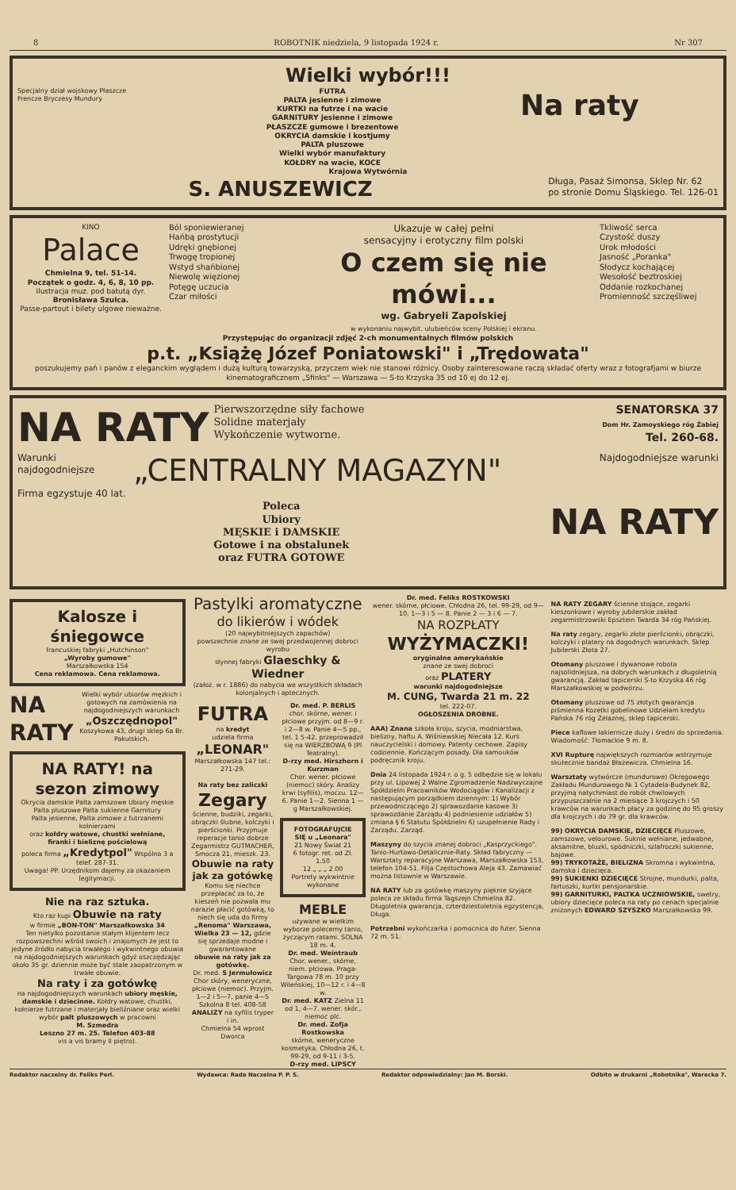8 ROBOTNIK niedziela, 9 listopada 1924 r. Nr 307
Wielki wybór!!!
Specjalny dział wojskowy Płaszcze Frencze Bryczesy Mundury
FUTRA
PALTA jesienne i zimowe
KURTKI na futrze i na wacie
GARNITURY jesienne i zimowe
PŁASZCZE gumowe i brezentowe
OKRYCIA damskie i kostjumy
PALTA pluszowe
Wielki wybór manufaktury
KOŁDRY na wacie, KOCE
Na raty
Krajowa Wytwórnia
S. ANUSZEWICZ
Długa, Pasaż Simonsa, Sklep Nr. 62
po stronie Domu Śląskiego. Tel. 126-01
KINO
Palace
Chmielna 9, tel. 51-14.
Początek o godz. 4, 6, 8, 10 pp.
Ilustracja muz. pod batutą dyr.
Bronisława Szulca.
Passe-partout i bilety ulgowe nieważne.
Ból sponiewieranej
Hańbą prostytucji
Udręki gnębionej
Trwogę tropionej
Wstyd shańbionej
Niewolę więzionej
Potęgę uczucia
Czar miłości
Ukazuje w całej pełni
sensacyjny i erotyczny film polski
O czem się nie mówi...
wg. Gabryeli Zapolskiej
w wykonaniu najwybit. ulubieńców sceny Polskiej i ekranu.
Tkliwość serca
Czystość duszy
Urok młodości
Jasność „Poranka"
Słodycz kochającej
Wesołość beztroskiej
Oddanie rozkochanej
Promienność szczęśliwej
Przystępując do organizacji zdjęć 2-ch monumentalnych filmów polskich
p.t. „Książę Józef Poniatowski" i „Trędowata"
poszukujemy pań i panów z eleganckim wyglądem i dużą kulturą towarzyską, przyczem wiek nie stanowi różnicy. Osoby zainteresowane raczą składać oferty wraz z fotografjami w biurze kinematograficznem „Sfinks" — Warszawa — S-to Krzyska 35 od 10 ej do 12 ej.
NA RATY
Pierwszorzędne siły fachowe
Solidne materjały
Wykończenie wytworne.
SENATORSKA 37
Dom Hr. Zamoyskiego róg Żabiej
Tel. 260-68.
Warunki najdogodniejsze
Firma egzystuje 40 lat.
„CENTRALNY MAGAZYN"
Najdogodniejsze warunki
Poleca
Ubiory
MĘSKIE i DAMSKIE
Gotowe i na obstalunek
oraz FUTRA GOTOWE
NA RATY
Kalosze i śniegowce
francuskiej fabryki „Hutchinson"
„Wyroby gumowe"
Marszałkowska 154
Cena reklamowa. Cena reklamowa.
NA RATY
Wielki wybór ubiorów męzkich i gotowych na zamówienia na najdogodniejszych warunkach
„Oszczędnopol"
Koszykowa 43, drugi sklep 6a Br. Pakulskich.
NA RATY! na sezon zimowy
Okrycia damskie Palta zamszowe Ubiory męskie Palta pluszowe Palta sukienne Garnitury
Palta jesienne, Palta zimowe z futrzanemi kołnierzami
oraz kołdry watowe, chustki wełniane, firanki i bieliznę pościelową
poleca firma „Kredytpol" Wspólna 3 a telef. 287-31.
Uwaga! PP. Urzędnikom dajemy za okazaniem legitymacji.
Nie na raz sztuka.
Kto raz kupi Obuwie na raty
w firmie „BON-TON" Marszałkowska 34
Ten nietylko pozostanie stałym klijentem lecz rozpowszechni wśród swoich i znajomych że jest to jedyne źródło nabycia trwałego i wykwintnego obuwia na najdogodniejszych warunkach gdyż oszczędzając około 35 gr. dziennie może być stale zaopatrzonym w trwałe obuwie.
Na raty i za gotówkę
na najdogodniejszych warunkach ubiory męskie, damskie i dziecinne. Kołdry watowe, chustki, kołnierze futrzane i materjały bieliźniane oraz wielki wybór palt pluszowych w pracowni
M. Szmedra
Leszno 27 m. 25. Telefon 403-88
vis a vis bramy II piętro).
Pastylki aromatyczne
do likierów i wódek
(20 najwybitniejszych zapachów)
powszechnie znane ze swej przedwojennej dobroci wyrobu
słynnej fabryki Glaeschky & Wiedner
(założ. w r. 1886) do nabycia we wszystkich składach kolonjalnych i aptecznych.
FUTRA
na kredyt
udziela firma
„LEONAR"
Marszałkowska 147 tel.: 271-29.
Na raty bez zaliczki
Zegary
ścienne, budziki, zegarki, obrączki ślubne, kolczyki i pierścionki. Przyjmuje reperacje tanio dobrze Zegarmistrz GUTMACHER, Smocza 21, mieszk. 23.
Obuwie na raty jak za gotówkę
Komu się niechce przepłacać za to, że kieszeń nie pozwala mu narazie płacić gotówką, to niech się uda do firmy „Renoma" Warszawa, Wielka 23 — 12, gdzie się sprzedaje modne i gwarantowane
obuwie na raty jak za gotówkę.
Dr. med. S Jermułowicz
Chor skóry, weneryczne, płciowe (niemoc). Przyjm. 1—2 i 5—7, panie 4—5 Szkolna 8 tel. 408-58
ANALIZY na syfilis tryper i in.
Chmielna 54 wprost Dworca
Dr. med. P. BERLIS
chor. skórne, wener. i płciowe przyjm. od 8—9 r. i 2—8 w. Panie 4—5 pp., tel. 1 5-42. przeprowadził się na WIERZBOWĄ 9 (Pl Teatralny).
D-rzy med. Hirszhorn i Kurzman
Chor. wener. płciowe (niemoc) skóry. Analizy krwi (syfilis), moczu. 12—6. Panie 1—2. Sienna 1 —g Marszałkowskiej.
FOTOGRAFUJCIE SIĘ u „Leonara"
21 Nowy Świat 21
6 fotogr. ret. od Zł. 1.50
12 „ „ „ 2.00
Portrety wykwintnie wykonane
MEBLE
używane w wielkim wyborze polecemy tanio, życzącym ratami. SOLNA 18 m. 4.
Dr. med. Weintraub
Chor. wener., skórne, niem. płciowa. Praga-Targowa 78 m. 10 przy Wileńskiej, 10—12 r. i 4—8 w.
Dr. med. KATZ Zielna 11 od 1, 4—7. wener. skór., niemoc plc.
Dr. med. Zofja Rostkowska
skórne, weneryczne kosmetyka. Chłodna 26, t. 99-29, od 9-11 i 3-5.
D-rzy med. LIPSCY
Dr. med. Feliks ROSTKOWSKI
wener. skórne, płciowe. Chłodna 26, tel. 99-29, od 9—10, 1—3 i 5 — 8. Panie 2 — 3 i 6 — 7.
NA ROZPŁATY
WYŻYMACZKI!
oryginalne amerykańskie
znane ze swej dobroci
oraz PLATERY
warunki najdogodniejsze
M. CUNG, Twarda 21 m. 22
tel. 222-07.
OGŁOSZENIA DROBNE.
AAA) Znana szkoła kroju, szycia, modniarstwa, bielizny, haftu A. Wiśniewskiej Niecała 12. Kurs nauczycielski i domowy. Patenty cechowe. Zapisy codziennie. Kończącym posady. Dla samouków podręcznik kroju.
Dnia 24 listopada 1924 r. o g. 5 odbędzie się w lokalu przy ul. Lipowej 2 Walne Zgromadzenie Nadzwyczajne Spółdzielni Pracowników Wodociągów i Kanalizacji z następującym porządkiem dziennym: 1) Wybór przewodniczącego 2) sprawozdanie kasowe 3) sprawozdanie Zarządu 4) podniesienie udziałów 5) zmiana § 6 Statutu Spółdzielni 6) uzupełnienie Rady i Zarządu. Zarząd.
Maszyny do szycia znanej dobroci „Kasprzyckiego". Tanio-Hurtowo-Detalicznie-Raty. Skład fabryczny — Warsztaty reparacyjne Warszawa, Marszałkowska 153, telefon 104-51. Filja Częstochowa Aleja 43. Zamawiać można listownie w Warszawie.
NA RATY lub za gotówkę maszyny pięknie szyjące poleca ze składu firma Tagszejn Chmielna 82. Długoletnia gwarancja, czterdziestoletnia egzystencja, Długa.
Potrzebni wykończarka i pomocnica do futer. Sienna 72 m. 51.
NA RATY ZEGARY ścienne stojące, zegarki kieszonkowe i wyroby jubilerskie zakład zegarmistrzowski Epsztein Twarda 34 róg Pańskiej.
Na raty zegary, zegarki złote pierścionki, obrączki, kolczyki i platery na dogodnych warunkach. Sklep Jubilerski Złota 27.
Otomany pluszowe i dywanowe robota najsolidniejsza, na dobrych warunkach z długoletnią gwarancją. Zakład tapicerski S-to Krzyska 46 róg Marszałkowskiej w podwórzu.
Otomany pluszowe od 75 złotych gwarancja piśmienna Kozetki gobelinowe Udzielam kredytu Pańska 76 róg Żelaznej, sklep tapicerski.
Piece kaflowe lakiernicze duży i średni do sprzedania. Wiadomość: Tłomackie 9 m. 8.
XVI Rupturę największych rozmiarów wstrzymuje skutecznie bandaż Błażewicza. Chmielna 16.
Warsztaty wytwórcze (mundurowe) Okręgowego Zakładu Mundurowego № 1 Cytadela-Budynek 82, przyjmą natychmiast do robót chwilowych przypuszczalnie na 2 miesiące 3 krojczych i 50 krawców na warunkach płacy za godzinę do 95 groszy dla krojczych i do 79 gr. dla krawców.
99) OKRYCIA DAMSKIE, DZIECIĘCE Pluszowe, zamszowe, velourowe. Suknie wełniane, jedwabne, aksamitne, bluzki, spódniczki, szlafroczki sukienne, bajowe.
99) TRYKOTAŻE, BIELIZNA Skromna i wykwintna, damska i dziecięca.
99) SUKIENKI DZIECIĘCE Strojne, mundurki, palta, fartuszki, kurtki pensjonarskie.
99) GARNITURKI, PALTKA UCZNIOWSKIE, swetry, ubiory dziecięce poleca na raty po cenach specjalnie zniżonych EDWARD SZYSZKO Marszałkowska 99.
Redaktor naczelny dr. Feliks Perl. Wydawca: Rada Naczelna P. P. S. Redaktor odpowiedzialny: Jan M. Borski. Odbito w drukarni „Robotnika", Warecka 7.